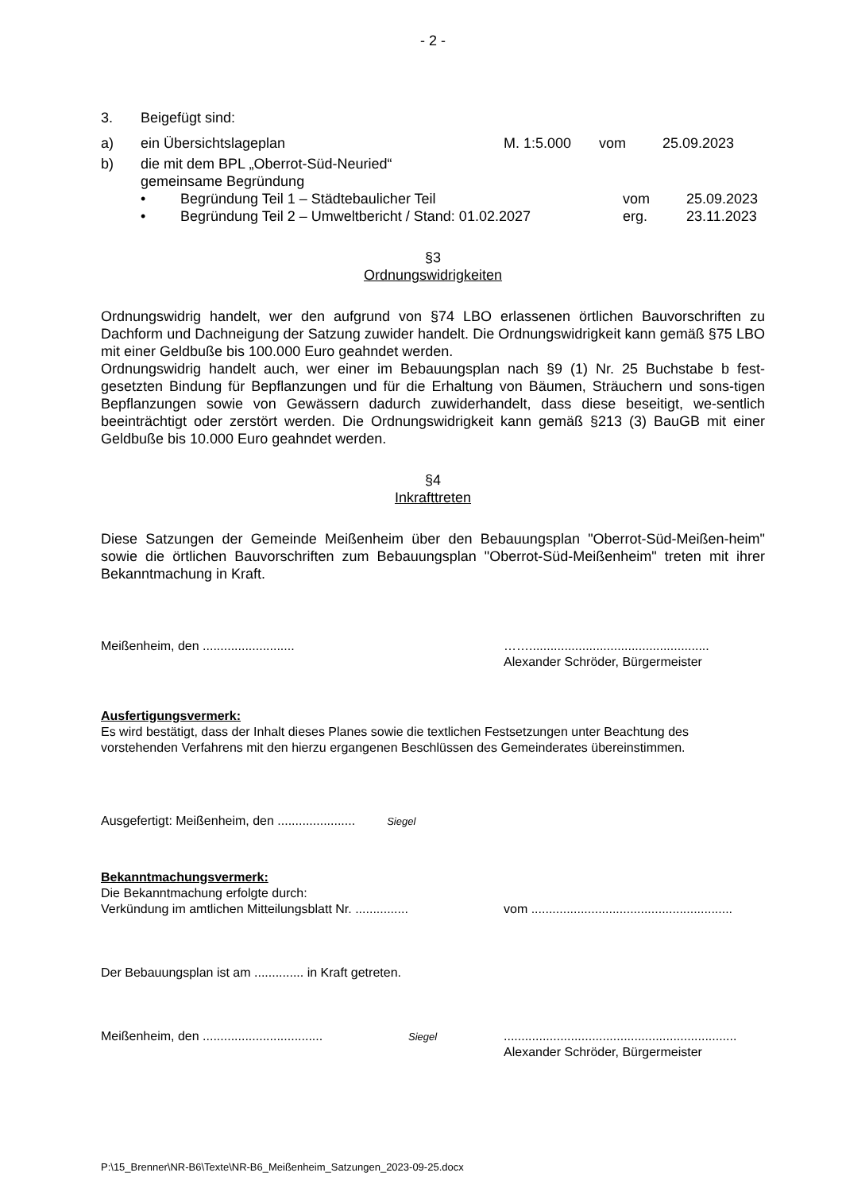- 2 -
3. Beigefügt sind:
a) ein Übersichtslageplan M. 1:5.000 vom 25.09.2023
b) die mit dem BPL „Oberrot-Süd-Neuried“
gemeinsame Begründung
• Begründung Teil 1 – Städtebaulicher Teil vom 25.09.2023
• Begründung Teil 2 – Umweltbericht / Stand: 01.02.2027 erg. 23.11.2023
§3
Ordnungswidrigkeiten
Ordnungswidrig handelt, wer den aufgrund von §74 LBO erlassenen örtlichen Bauvorschriften zu Dachform und Dachneigung der Satzung zuwider handelt. Die Ordnungswidrigkeit kann gemäß §75 LBO mit einer Geldbuße bis 100.000 Euro geahndet werden.
Ordnungswidrig handelt auch, wer einer im Bebauungsplan nach §9 (1) Nr. 25 Buchstabe b fest-gesetzten Bindung für Bepflanzungen und für die Erhaltung von Bäumen, Sträuchern und sons-tigen Bepflanzungen sowie von Gewässern dadurch zuwiderhandelt, dass diese beseitigt, we-sentlich beeinträchtigt oder zerstört werden. Die Ordnungswidrigkeit kann gemäß §213 (3) BauGB mit einer Geldbuße bis 10.000 Euro geahndet werden.
§4
Inkrafttreten
Diese Satzungen der Gemeinde Meißenheim über den Bebauungsplan "Oberrot-Süd-Meißen-heim" sowie die örtlichen Bauvorschriften zum Bebauungsplan "Oberrot-Süd-Meißenheim" treten mit ihrer Bekanntmachung in Kraft.
Meißenheim, den .......................... ……...................................................
Alexander Schröder, Bürgermeister
Ausfertigungsvermerk:
Es wird bestätigt, dass der Inhalt dieses Planes sowie die textlichen Festsetzungen unter Beachtung des vorstehenden Verfahrens mit den hierzu ergangenen Beschlüssen des Gemeinderates übereinstimmen.
Ausgefertigt: Meißenheim, den ...................... Siegel
Bekanntmachungsvermerk:
Die Bekanntmachung erfolgte durch:
Verkündung im amtlichen Mitteilungsblatt Nr. ............... vom .........................................................
Der Bebauungsplan ist am .............. in Kraft getreten.
Meißenheim, den .................................. Siegel..................................................................
Alexander Schröder, Bürgermeister
P:\15_Brenner\NR-B6\Texte\NR-B6_Meißenheim_Satzungen_2023-09-25.docx